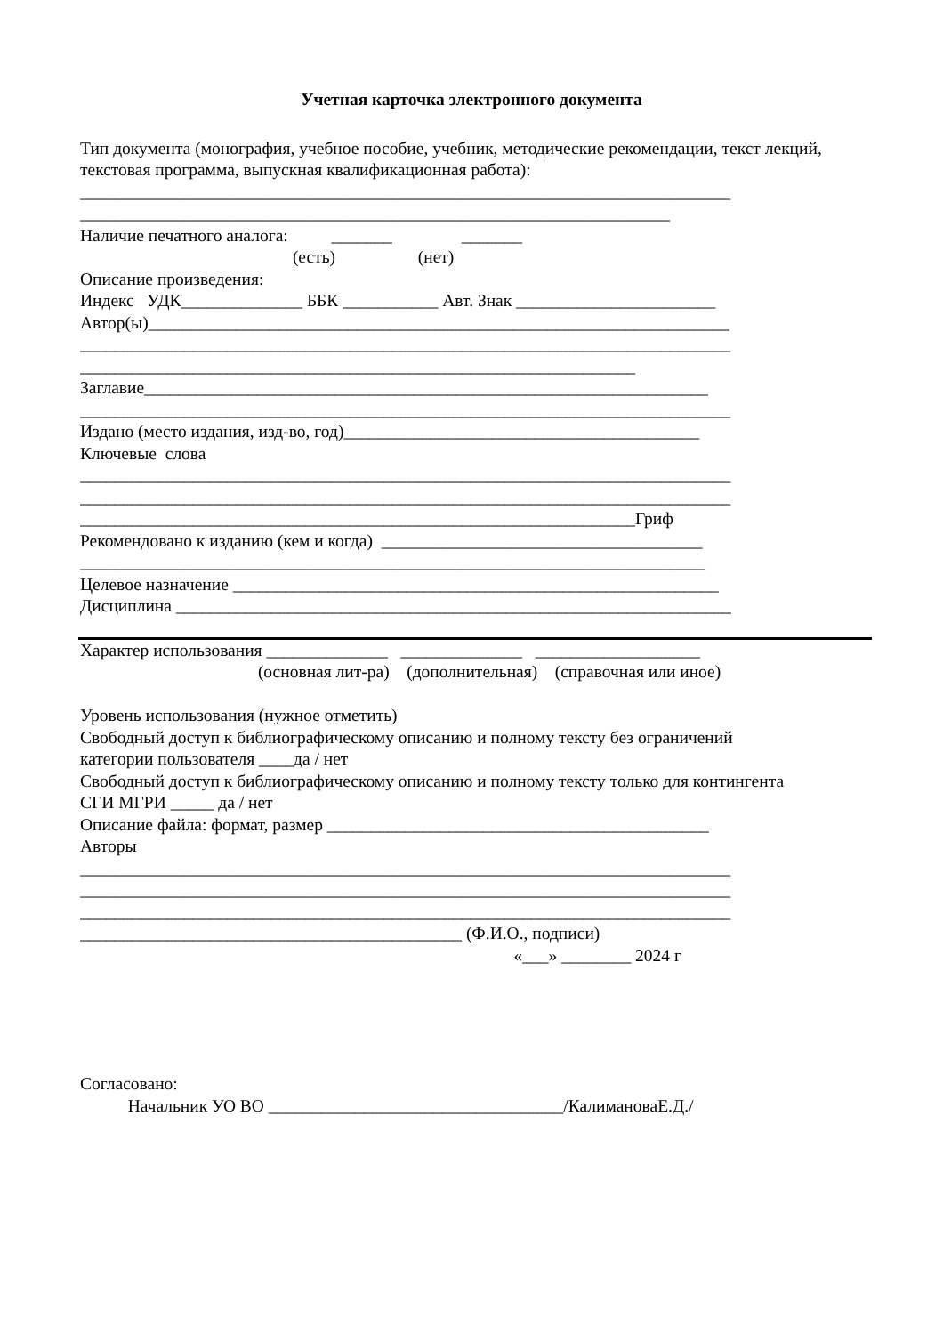Учетная карточка электронного документа
Тип документа (монография, учебное пособие, учебник, методические рекомендации, текст лекций, текстовая программа, выпускная квалификационная работа):
___________________________________________________________________________
____________________________________________________________________
Наличие печатного аналога: _______ _______
(есть) (нет)
Описание произведения:
Индекс УДК______________ ББК ___________ Авт. Знак _______________________
Автор(ы)___________________________________________________________________
___________________________________________________________________________
________________________________________________________________
Заглавие_________________________________________________________________
___________________________________________________________________________
Издано (место издания, изд-во, год)_________________________________________
Ключевые слова
___________________________________________________________________________
___________________________________________________________________________
________________________________________________________________Гриф
Рекомендовано к изданию (кем и когда) _____________________________________
________________________________________________________________________
Целевое назначение ________________________________________________________
Дисциплина ________________________________________________________________
Характер использования ______________ ______________ ___________________
(основная лит-ра) (дополнительная) (справочная или иное)
Уровень использования (нужное отметить)
Свободный доступ к библиографическому описанию и полному тексту без ограничений
категории пользователя ____да / нет
Свободный доступ к библиографическому описанию и полному тексту только для контингента
СГИ МГРИ _____ да / нет
Описание файла: формат, размер ____________________________________________
Авторы
___________________________________________________________________________
___________________________________________________________________________
___________________________________________________________________________
____________________________________________ (Ф.И.О., подписи)
«___» ________ 2024 г
Согласовано:
Начальник УО ВО __________________________________/КалимановаЕ.Д./